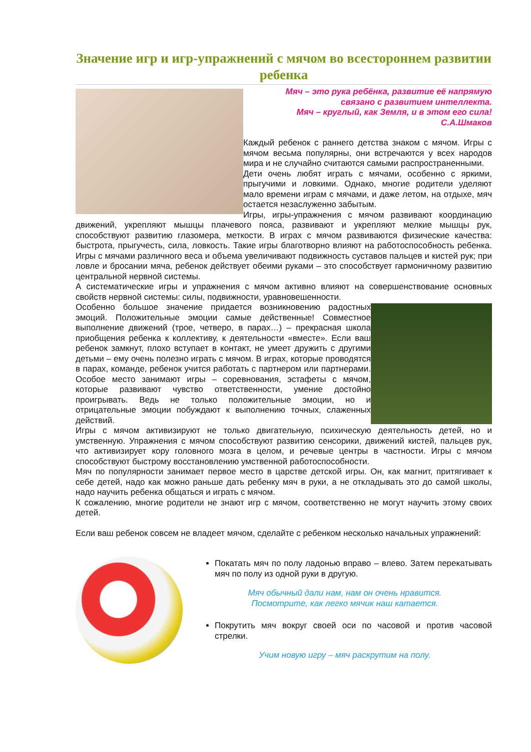Значение игр и игр-упражнений с мячом во всестороннем развитии ребенка
Мяч – это рука ребёнка, развитие её напрямую
связано с развитием интеллекта.
Мяч – круглый, как Земля, и в этом его сила!
С.А.Шмаков
Каждый ребенок с раннего детства знаком с мячом. Игры с мячом весьма популярны, они встречаются у всех народов мира и не случайно считаются самыми распространенными.
Дети очень любят играть с мячами, особенно с яркими, прыгучими и ловкими. Однако, многие родители уделяют мало времени играм с мячами, и даже летом, на отдыхе, мяч остается незаслуженно забытым.
Игры, игры-упражнения с мячом развивают координацию движений, укрепляют мышцы плачевого пояса, развивают и укрепляют мелкие мышцы рук, способствуют развитию глазомера, меткости. В играх с мячом развиваются физические качества: быстрота, прыгучесть, сила, ловкость. Такие игры благотворно влияют на работоспособность ребенка. Игры с мячами различного веса и объема увеличивают подвижность суставов пальцев и кистей рук; при ловле и бросании мяча, ребенок действует обеими руками – это способствует гармоничному развитию центральной нервной системы.
А систематические игры и упражнения с мячом активно влияют на совершенствование основных свойств нервной системы: силы, подвижности, уравновешенности.
Особенно большое значение придается возникновению радостных эмоций. Положительные эмоции самые действенные! Совместное выполнение движений (трое, четверо, в парах…) – прекрасная школа приобщения ребенка к коллективу, к деятельности «вместе». Если ваш ребенок замкнут, плохо вступает в контакт, не умеет дружить с другими детьми – ему очень полезно играть с мячом. В играх, которые проводятся в парах, команде, ребенок учится работать с партнером или партнерами. Особое место занимают игры – соревнования, эстафеты с мячом, которые развивают чувство ответственности, умение достойно проигрывать. Ведь не только положительные эмоции, но и отрицательные эмоции побуждают к выполнению точных, слаженных действий.
Игры с мячом активизируют не только двигательную, психическую деятельность детей, но и умственную. Упражнения с мячом способствуют развитию сенсорики, движений кистей, пальцев рук, что активизирует кору головного мозга в целом, и речевые центры в частности. Игры с мячом способствуют быстрому восстановлению умственной работоспособности.
Мяч по популярности занимает первое место в царстве детской игры. Он, как магнит, притягивает к себе детей, надо как можно раньше дать ребенку мяч в руки, а не откладывать это до самой школы, надо научить ребенка общаться и играть с мячом.
К сожалению, многие родители не знают игр с мячом, соответственно не могут научить этому своих детей.
Если ваш ребенок совсем не владеет мячом, сделайте с ребенком несколько начальных упражнений:
Покатать мяч по полу ладонью вправо – влево. Затем перекатывать мяч по полу из одной руки в другую.
Мяч обычный дали нам, нам он очень нравится.
Посмотрите, как легко мячик наш катается.
Покрутить мяч вокруг своей оси по часовой и против часовой стрелки.
Учим новую игру – мяч раскрутим на полу.